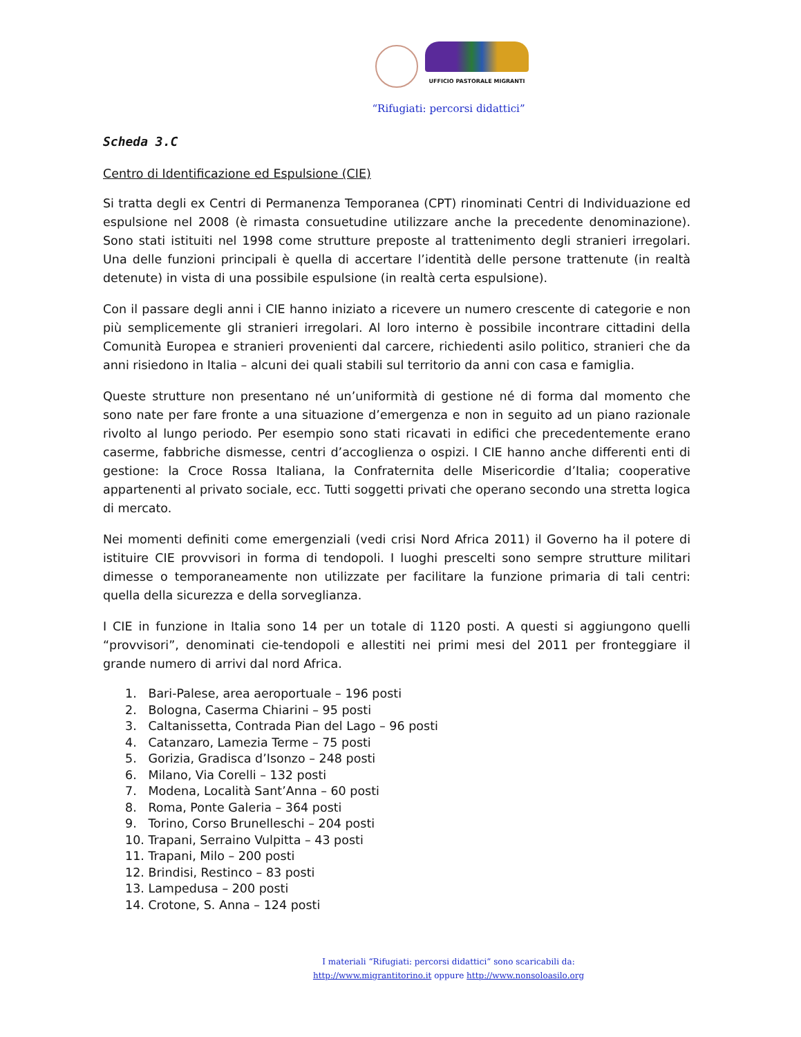UFFICIO PASTORALE MIGRANTI
“Rifugiati: percorsi didattici”
Scheda 3.C
Centro di Identificazione ed Espulsione (CIE)
Si tratta degli ex Centri di Permanenza Temporanea (CPT) rinominati Centri di Individuazione ed espulsione nel 2008 (è rimasta consuetudine utilizzare anche la precedente denominazione). Sono stati istituiti nel 1998 come strutture preposte al trattenimento degli stranieri irregolari. Una delle funzioni principali è quella di accertare l’identità delle persone trattenute (in realtà detenute) in vista di una possibile espulsione (in realtà certa espulsione).
Con il passare degli anni i CIE hanno iniziato a ricevere un numero crescente di categorie e non più semplicemente gli stranieri irregolari. Al loro interno è possibile incontrare cittadini della Comunità Europea e stranieri provenienti dal carcere, richiedenti asilo politico, stranieri che da anni risiedono in Italia – alcuni dei quali stabili sul territorio da anni con casa e famiglia.
Queste strutture non presentano né un’uniformità di gestione né di forma dal momento che sono nate per fare fronte a una situazione d’emergenza e non in seguito ad un piano razionale rivolto al lungo periodo. Per esempio sono stati ricavati in edifici che precedentemente erano caserme, fabbriche dismesse, centri d’accoglienza o ospizi. I CIE hanno anche differenti enti di gestione: la Croce Rossa Italiana, la Confraternita delle Misericordie d’Italia; cooperative appartenenti al privato sociale, ecc. Tutti soggetti privati che operano secondo una stretta logica di mercato.
Nei momenti definiti come emergenziali (vedi crisi Nord Africa 2011) il Governo ha il potere di istituire CIE provvisori in forma di tendopoli. I luoghi prescelti sono sempre strutture militari dimesse o temporaneamente non utilizzate per facilitare la funzione primaria di tali centri: quella della sicurezza e della sorveglianza.
I CIE in funzione in Italia sono 14 per un totale di 1120 posti. A questi si aggiungono quelli “provvisori”, denominati cie-tendopoli e allestiti nei primi mesi del 2011 per fronteggiare il grande numero di arrivi dal nord Africa.
1. Bari-Palese, area aeroportuale – 196 posti
2. Bologna, Caserma Chiarini – 95 posti
3. Caltanissetta, Contrada Pian del Lago – 96 posti
4. Catanzaro, Lamezia Terme – 75 posti
5. Gorizia, Gradisca d’Isonzo – 248 posti
6. Milano, Via Corelli – 132 posti
7. Modena, Località Sant’Anna – 60 posti
8. Roma, Ponte Galeria – 364 posti
9. Torino, Corso Brunelleschi – 204 posti
10. Trapani, Serraino Vulpitta – 43 posti
11. Trapani, Milo – 200 posti
12. Brindisi, Restinco – 83 posti
13. Lampedusa – 200 posti
14. Crotone, S. Anna – 124 posti
I materiali “Rifugiati: percorsi didattici” sono scaricabili da:
http://www.migrantitorino.it oppure http://www.nonsoloasilo.org